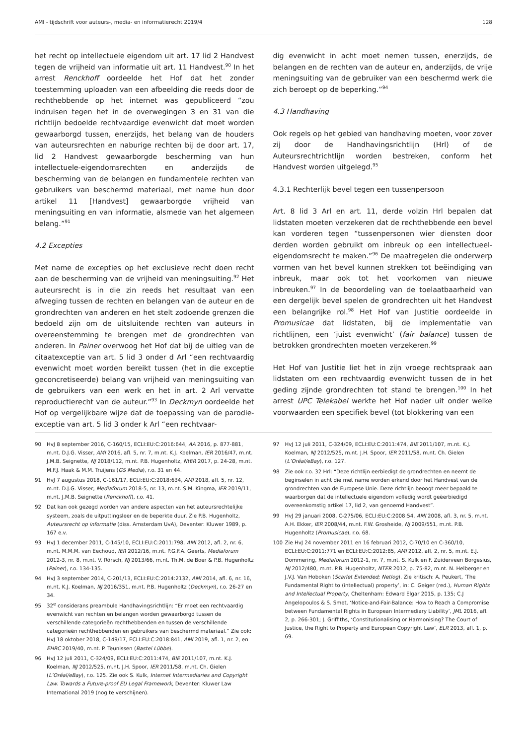AMI - tijdschrift voor auteurs-, media- en informatierecht 2019/4 128
het recht op intellectuele eigendom uit art. 17 lid 2 Handvest tegen de vrijheid van informatie uit art. 11 Handvest.<sup>90</sup> In het arrest Renckhoff oordeelde het Hof dat het zonder toestemming uploaden van een afbeelding die reeds door de rechthebbende op het internet was gepubliceerd “zou indruisen tegen het in de overwegingen 3 en 31 van die richtlijn bedoelde rechtvaardige evenwicht dat moet worden gewaarborgd tussen, enerzijds, het belang van de houders van auteursrechten en naburige rechten bij de door art. 17, lid 2 Handvest gewaarborgde bescherming van hun intellectuele-eigendomsrechten en anderzijds de bescherming van de belangen en fundamentele rechten van gebruikers van beschermd materiaal, met name hun door artikel 11 [Handvest] gewaarborgde vrijheid van meningsuiting en van informatie, alsmede van het algemeen belang.”<sup>91</sup>
4.2 Excepties
Met name de excepties op het exclusieve recht doen recht aan de bescherming van de vrijheid van meningsuiting.<sup>92</sup> Het auteursrecht is in die zin reeds het resultaat van een afweging tussen de rechten en belangen van de auteur en de grondrechten van anderen en het stelt zodoende grenzen die bedoeld zijn om de uitsluitende rechten van auteurs in overeenstemming te brengen met de grondrechten van anderen. In Painer overwoog het Hof dat bij de uitleg van de citaatexceptie van art. 5 lid 3 onder d Arl “een rechtvaardig evenwicht moet worden bereikt tussen (het in die exceptie geconcretiseerde) belang van vrijheid van meningsuiting van de gebruikers van een werk en het in art. 2 Arl vervatte reproductierecht van de auteur.”<sup>93</sup> In Deckmyn oordeelde het Hof op vergelijkbare wijze dat de toepassing van de parodie-exceptie van art. 5 lid 3 onder k Arl “een rechtvaar-
dig evenwicht in acht moet nemen tussen, enerzijds, de belangen en de rechten van de auteur en, anderzijds, de vrije meningsuiting van de gebruiker van een beschermd werk die zich beroept op de beperking.”<sup>94</sup>
4.3 Handhaving
Ook regels op het gebied van handhaving moeten, voor zover zij door de Handhavingsrichtlijn (Hrl) of de Auteursrechtrichtlijn worden bestreken, conform het Handvest worden uitgelegd.<sup>95</sup>
4.3.1 Rechterlijk bevel tegen een tussenpersoon
Art. 8 lid 3 Arl en art. 11, derde volzin Hrl bepalen dat lidstaten moeten verzekeren dat de rechthebbende een bevel kan vorderen tegen “tussenpersonen wier diensten door derden worden gebruikt om inbreuk op een intellectueel-eigendomsrecht te maken.”<sup>96</sup> De maatregelen die onderwerp vormen van het bevel kunnen strekken tot beëindiging van inbreuk, maar ook tot het voorkomen van nieuwe inbreuken.<sup>97</sup> In de beoordeling van de toelaatbaarheid van een dergelijk bevel spelen de grondrechten uit het Handvest een belangrijke rol.<sup>98</sup> Het Hof van Justitie oordeelde in Promusicae dat lidstaten, bij de implementatie van richtlijnen, een ‘juist evenwicht’ (fair balance) tussen de betrokken grondrechten moeten verzekeren.<sup>99</sup>
Het Hof van Justitie liet het in zijn vroege rechtspraak aan lidstaten om een rechtvaardig evenwicht tussen de in het geding zijnde grondrechten tot stand te brengen.<sup>100</sup> In het arrest UPC Telekabel werkte het Hof nader uit onder welke voorwaarden een specifiek bevel (tot blokkering van een
90 HvJ 8 september 2016, C-160/15, ECLI:EU:C:2016:644, AA 2016, p. 877-881, m.nt. D.J.G. Visser, AMI 2016, afl. 5, nr. 7, m.nt. K.J. Koelman, IER 2016/47, m.nt. J.M.B. Seignette, NJ 2018/112, m.nt. P.B. Hugenholtz, NtER 2017, p. 24-28, m.nt. M.F.J. Haak & M.M. Truijens (GS Media), r.o. 31 en 44.
91 HvJ 7 augustus 2018, C-161/17, ECLI:EU:C:2018:634, AMI 2018, afl. 5, nr. 12, m.nt. D.J.G. Visser, Mediaforum 2018-5, nr. 13, m.nt. S.M. Kingma, IER 2019/11, m.nt. J.M.B. Seignette (Renckhoff), r.o. 41.
92 Dat kan ook gezegd worden van andere aspecten van het auteursrechtelijke systeem, zoals de uitputtingsleer en de beperkte duur. Zie P.B. Hugenholtz, Auteursrecht op informatie (diss. Amsterdam UvA), Deventer: Kluwer 1989, p. 167 e.v.
93 HvJ 1 december 2011, C-145/10, ECLI:EU:C:2011:798, AMI 2012, afl. 2, nr. 6, m.nt. M.M.M. van Eechoud, IER 2012/16, m.nt. P.G.F.A. Geerts, Mediaforum 2012-3, nr. 8, m.nt. V. Rörsch, NJ 2013/66, m.nt. Th.M. de Boer & P.B. Hugenholtz (Painer), r.o. 134-135.
94 HvJ 3 september 2014, C-201/13, ECLI:EU:C:2014:2132, AMI 2014, afl. 6, nr. 16, m.nt. K.J. Koelman, NJ 2016/351, m.nt. P.B. Hugenholtz (Deckmyn), r.o. 26-27 en 34.
95 32<sup>e</sup> considerans preambule Handhavingsrichtlijn: “Er moet een rechtvaardig evenwicht van rechten en belangen worden gewaarborgd tussen de verschillende categorieën rechthebbenden en tussen de verschillende categorieën rechthebbenden en gebruikers van beschermd materiaal.” Zie ook: HvJ 18 oktober 2018, C-149/17, ECLI:EU:C:2018:841, AMI 2019, afl. 1, nr. 2, en EHRC 2019/40, m.nt. P. Teunissen (Bastei Lübbe).
96 HvJ 12 juli 2011, C-324/09, ECLI:EU:C:2011:474, BIE 2011/107, m.nt. K.J. Koelman, NJ 2012/525, m.nt. J.H. Spoor, IER 2011/58, m.nt. Ch. Gielen (L’Oréal/eBay), r.o. 125. Zie ook S. Kulk, Internet Intermediaries and Copyright Law. Towards a Future-proof EU Legal Framework, Deventer: Kluwer Law International 2019 (nog te verschijnen).
97 HvJ 12 juli 2011, C-324/09, ECLI:EU:C:2011:474, BIE 2011/107, m.nt. K.J. Koelman, NJ 2012/525, m.nt. J.H. Spoor, IER 2011/58, m.nt. Ch. Gielen (L’Oréal/eBay), r.o. 127.
98 Zie ook r.o. 32 Hrl: “Deze richtlijn eerbiedigt de grondrechten en neemt de beginselen in acht die met name worden erkend door het Handvest van de grondrechten van de Europese Unie. Deze richtlijn beoogt meer bepaald te waarborgen dat de intellectuele eigendom volledig wordt geëerbiedigd overeenkomstig artikel 17, lid 2, van genoemd Handvest”.
99 HvJ 29 januari 2008, C-275/06, ECLI:EU:C:2008:54, AMI 2008, afl. 3, nr. 5, m.nt. A.H. Ekker, IER 2008/44, m.nt. F.W. Grosheide, NJ 2009/551, m.nt. P.B. Hugenholtz (Promusicae), r.o. 68.
100 Zie HvJ 24 november 2011 en 16 februari 2012, C-70/10 en C-360/10, ECLI:EU:C:2011:771 en ECLI:EU:C:2012:85, AMI 2012, afl. 2, nr. 5, m.nt. E.J. Dommering, Mediaforum 2012-1, nr. 7, m.nt. S. Kulk en F. Zuiderveen Borgesius, NJ 2012/480, m.nt. P.B. Hugenholtz, NTER 2012, p. 75-82, m.nt. N. Helberger en J.V.J. Van Hoboken (Scarlet Extended; Netlog). Zie kritisch: A. Peukert, ‘The Fundamental Right to (intellectual) property’, in: C. Geiger (red.), Human Rights and Intellectual Property, Cheltenham: Edward Elgar 2015, p. 135; C.J Angelopoulos & S. Smet, ‘Notice-and-Fair-Balance: How to Reach a Compromise between Fundamental Rights in European Intermediary Liability’, JML 2016, afl. 2, p. 266-301; J. Griffiths, ‘Constitutionalising or Harmonising? The Court of Justice, the Right to Property and European Copyright Law’, ELR 2013, afl. 1, p. 69.